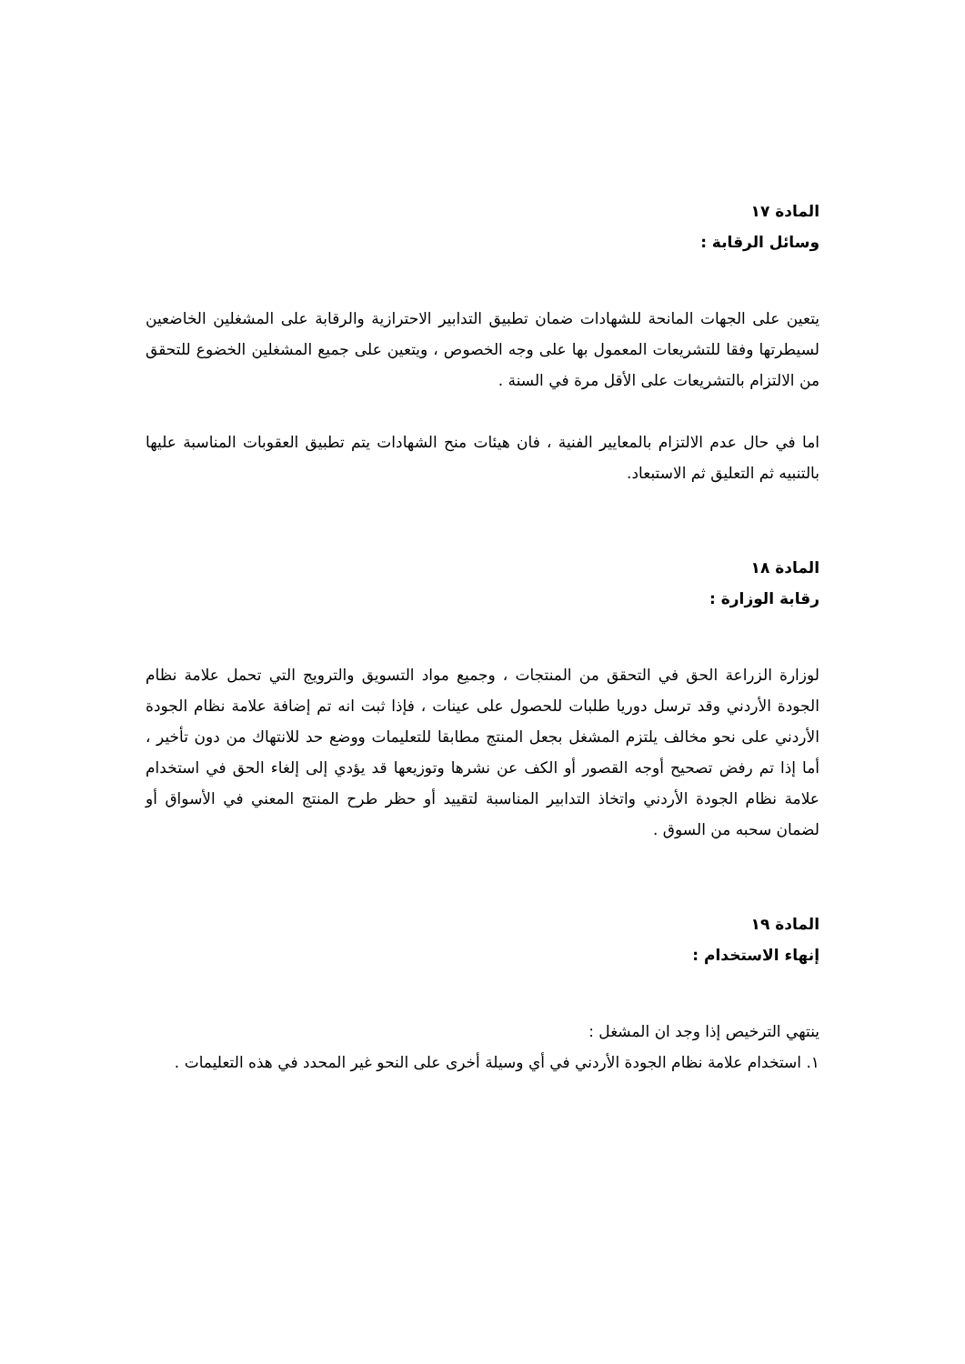المادة ١٧
وسائل الرقابة :
يتعين على الجهات المانحة للشهادات ضمان تطبيق التدابير الاحترازية والرقابة على المشغلين الخاضعين لسيطرتها وفقا للتشريعات المعمول بها على وجه الخصوص ، ويتعين على جميع المشغلين الخضوع للتحقق من الالتزام بالتشريعات على الأقل مرة في السنة .
اما في حال عدم الالتزام بالمعايير الفنية ، فان هيئات منح الشهادات يتم تطبيق العقوبات المناسبة عليها بالتنبيه ثم التعليق ثم الاستبعاد.
المادة ١٨
رقابة الوزارة :
لوزارة الزراعة الحق في التحقق من المنتجات ، وجميع مواد التسويق والترويج التي تحمل علامة نظام الجودة الأردني وقد ترسل دوريا طلبات للحصول على عينات ، فإذا ثبت انه تم إضافة علامة نظام الجودة الأردني على نحو مخالف يلتزم المشغل بجعل المنتج مطابقا للتعليمات ووضع حد للانتهاك من دون تأخير ، أما إذا تم رفض تصحيح أوجه القصور أو الكف عن نشرها وتوزيعها قد يؤدي إلى إلغاء الحق في استخدام علامة نظام الجودة الأردني واتخاذ التدابير المناسبة لتقييد أو حظر طرح المنتج المعني في الأسواق أو لضمان سحبه من السوق .
المادة ١٩
إنهاء الاستخدام :
ينتهي الترخيص إذا وجد ان المشغل :
١. استخدام علامة نظام الجودة الأردني في أي وسيلة أخرى على النحو غير المحدد في هذه التعليمات .